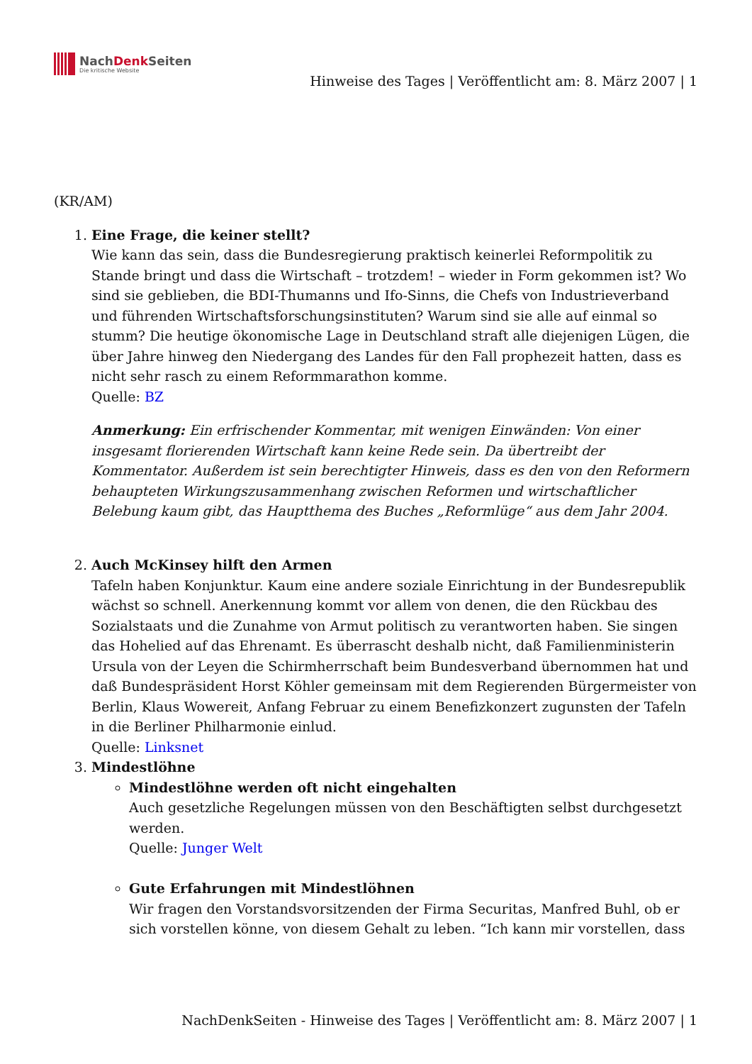NachDenk Seiten
Die kritische Website
Hinweise des Tages | Veröffentlicht am: 8. März 2007 | 1
(KR/AM)
1. Eine Frage, die keiner stellt?
Wie kann das sein, dass die Bundesregierung praktisch keinerlei Reformpolitik zu Stande bringt und dass die Wirtschaft – trotzdem! – wieder in Form gekommen ist? Wo sind sie geblieben, die BDI-Thumanns und Ifo-Sinns, die Chefs von Industrieverband und führenden Wirtschaftsforschungsinstituten? Warum sind sie alle auf einmal so stumm? Die heutige ökonomische Lage in Deutschland straft alle diejenigen Lügen, die über Jahre hinweg den Niedergang des Landes für den Fall prophezeit hatten, dass es nicht sehr rasch zu einem Reformmarathon komme.
Quelle: BZ
Anmerkung: Ein erfrischender Kommentar, mit wenigen Einwänden: Von einer insgesamt florierenden Wirtschaft kann keine Rede sein. Da übertreibt der Kommentator. Außerdem ist sein berechtigter Hinweis, dass es den von den Reformern behaupteten Wirkungszusammenhang zwischen Reformen und wirtschaftlicher Belebung kaum gibt, das Hauptthema des Buches „Reformlüge“ aus dem Jahr 2004.
2. Auch McKinsey hilft den Armen
Tafeln haben Konjunktur. Kaum eine andere soziale Einrichtung in der Bundesrepublik wächst so schnell. Anerkennung kommt vor allem von denen, die den Rückbau des Sozialstaats und die Zunahme von Armut politisch zu verantworten haben. Sie singen das Hohelied auf das Ehrenamt. Es überrascht deshalb nicht, daß Familienministerin Ursula von der Leyen die Schirmherrschaft beim Bundesverband übernommen hat und daß Bundespräsident Horst Köhler gemeinsam mit dem Regierenden Bürgermeister von Berlin, Klaus Wowereit, Anfang Februar zu einem Benefizkonzert zugunsten der Tafeln in die Berliner Philharmonie einlud.
Quelle: Linksnet
3. Mindestlöhne
Mindestlöhne werden oft nicht eingehalten
Auch gesetzliche Regelungen müssen von den Beschäftigten selbst durchgesetzt werden.
Quelle: Junger Welt
Gute Erfahrungen mit Mindestlöhnen
Wir fragen den Vorstandsvorsitzenden der Firma Securitas, Manfred Buhl, ob er sich vorstellen könne, von diesem Gehalt zu leben. “Ich kann mir vorstellen, dass
NachDenkSeiten - Hinweise des Tages | Veröffentlicht am: 8. März 2007 | 1